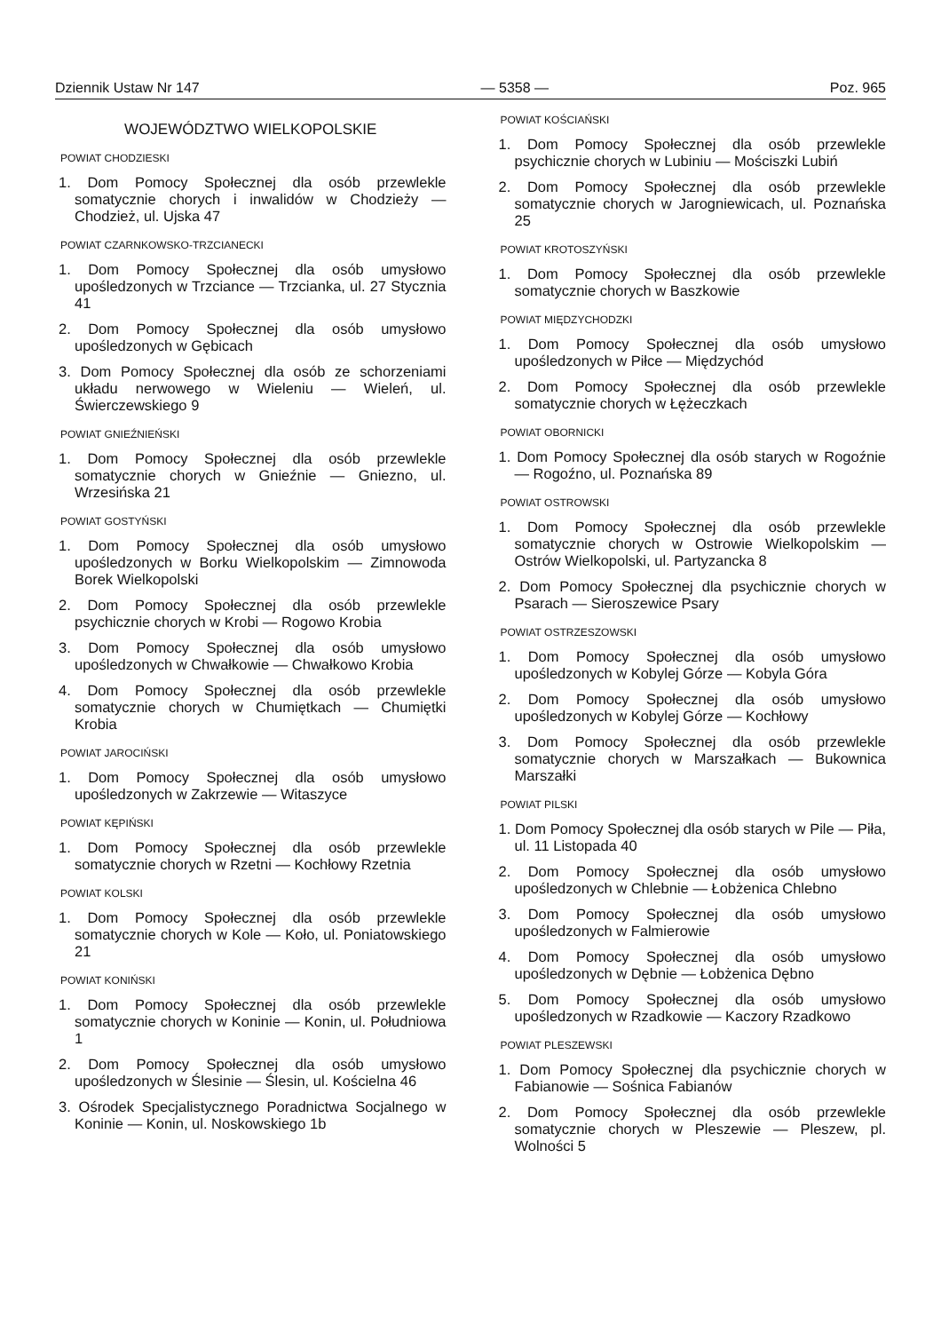Dziennik Ustaw Nr 147 — 5358 — Poz. 965
WOJEWÓDZTWO WIELKOPOLSKIE
POWIAT CHODZIESKI
1. Dom Pomocy Społecznej dla osób przewlekle somatycznie chorych i inwalidów w Chodzieży — Chodzież, ul. Ujska 47
POWIAT CZARNKOWSKO-TRZCIANECKI
1. Dom Pomocy Społecznej dla osób umysłowo upośledzonych w Trzciance — Trzcianka, ul. 27 Stycznia 41
2. Dom Pomocy Społecznej dla osób umysłowo upośledzonych w Gębicach
3. Dom Pomocy Społecznej dla osób ze schorzeniami układu nerwowego w Wieleniu — Wieleń, ul. Świerczewskiego 9
POWIAT GNIEŹNIEŃSKI
1. Dom Pomocy Społecznej dla osób przewlekle somatycznie chorych w Gnieźnie — Gniezno, ul. Wrzesińska 21
POWIAT GOSTYŃSKI
1. Dom Pomocy Społecznej dla osób umysłowo upośledzonych w Borku Wielkopolskim — Zimnowoda Borek Wielkopolski
2. Dom Pomocy Społecznej dla osób przewlekle psychicznie chorych w Krobi — Rogowo Krobia
3. Dom Pomocy Społecznej dla osób umysłowo upośledzonych w Chwałkowie — Chwałkowo Krobia
4. Dom Pomocy Społecznej dla osób przewlekle somatycznie chorych w Chumiętkach — Chumiętki Krobia
POWIAT JAROCIŃSKI
1. Dom Pomocy Społecznej dla osób umysłowo upośledzonych w Zakrzewie — Witaszyce
POWIAT KĘPIŃSKI
1. Dom Pomocy Społecznej dla osób przewlekle somatycznie chorych w Rzetni — Kochłowy Rzetnia
POWIAT KOLSKI
1. Dom Pomocy Społecznej dla osób przewlekle somatycznie chorych w Kole — Koło, ul. Poniatowskiego 21
POWIAT KONIŃSKI
1. Dom Pomocy Społecznej dla osób przewlekle somatycznie chorych w Koninie — Konin, ul. Południowa 1
2. Dom Pomocy Społecznej dla osób umysłowo upośledzonych w Ślesinie — Ślesin, ul. Kościelna 46
3. Ośrodek Specjalistycznego Poradnictwa Socjalnego w Koninie — Konin, ul. Noskowskiego 1b
POWIAT KOŚCIAŃSKI
1. Dom Pomocy Społecznej dla osób przewlekle psychicznie chorych w Lubiniu — Mościszki Lubiń
2. Dom Pomocy Społecznej dla osób przewlekle somatycznie chorych w Jarogniewicach, ul. Poznańska 25
POWIAT KROTOSZYŃSKI
1. Dom Pomocy Społecznej dla osób przewlekle somatycznie chorych w Baszkowie
POWIAT MIĘDZYCHODZKI
1. Dom Pomocy Społecznej dla osób umysłowo upośledzonych w Piłce — Międzychód
2. Dom Pomocy Społecznej dla osób przewlekle somatycznie chorych w Łężeczkach
POWIAT OBORNICKI
1. Dom Pomocy Społecznej dla osób starych w Rogoźnie — Rogoźno, ul. Poznańska 89
POWIAT OSTROWSKI
1. Dom Pomocy Społecznej dla osób przewlekle somatycznie chorych w Ostrowie Wielkopolskim — Ostrów Wielkopolski, ul. Partyzancka 8
2. Dom Pomocy Społecznej dla psychicznie chorych w Psarach — Sieroszewice Psary
POWIAT OSTRZESZOWSKI
1. Dom Pomocy Społecznej dla osób umysłowo upośledzonych w Kobylej Górze — Kobyla Góra
2. Dom Pomocy Społecznej dla osób umysłowo upośledzonych w Kobylej Górze — Kochłowy
3. Dom Pomocy Społecznej dla osób przewlekle somatycznie chorych w Marszałkach — Bukownica Marszałki
POWIAT PILSKI
1. Dom Pomocy Społecznej dla osób starych w Pile — Piła, ul. 11 Listopada 40
2. Dom Pomocy Społecznej dla osób umysłowo upośledzonych w Chlebnie — Łobżenica Chlebno
3. Dom Pomocy Społecznej dla osób umysłowo upośledzonych w Falmierowie
4. Dom Pomocy Społecznej dla osób umysłowo upośledzonych w Dębnie — Łobżenica Dębno
5. Dom Pomocy Społecznej dla osób umysłowo upośledzonych w Rzadkowie — Kaczory Rzadkowo
POWIAT PLESZEWSKI
1. Dom Pomocy Społecznej dla psychicznie chorych w Fabianowie — Sośnica Fabianów
2. Dom Pomocy Społecznej dla osób przewlekle somatycznie chorych w Pleszewie — Pleszew, pl. Wolności 5